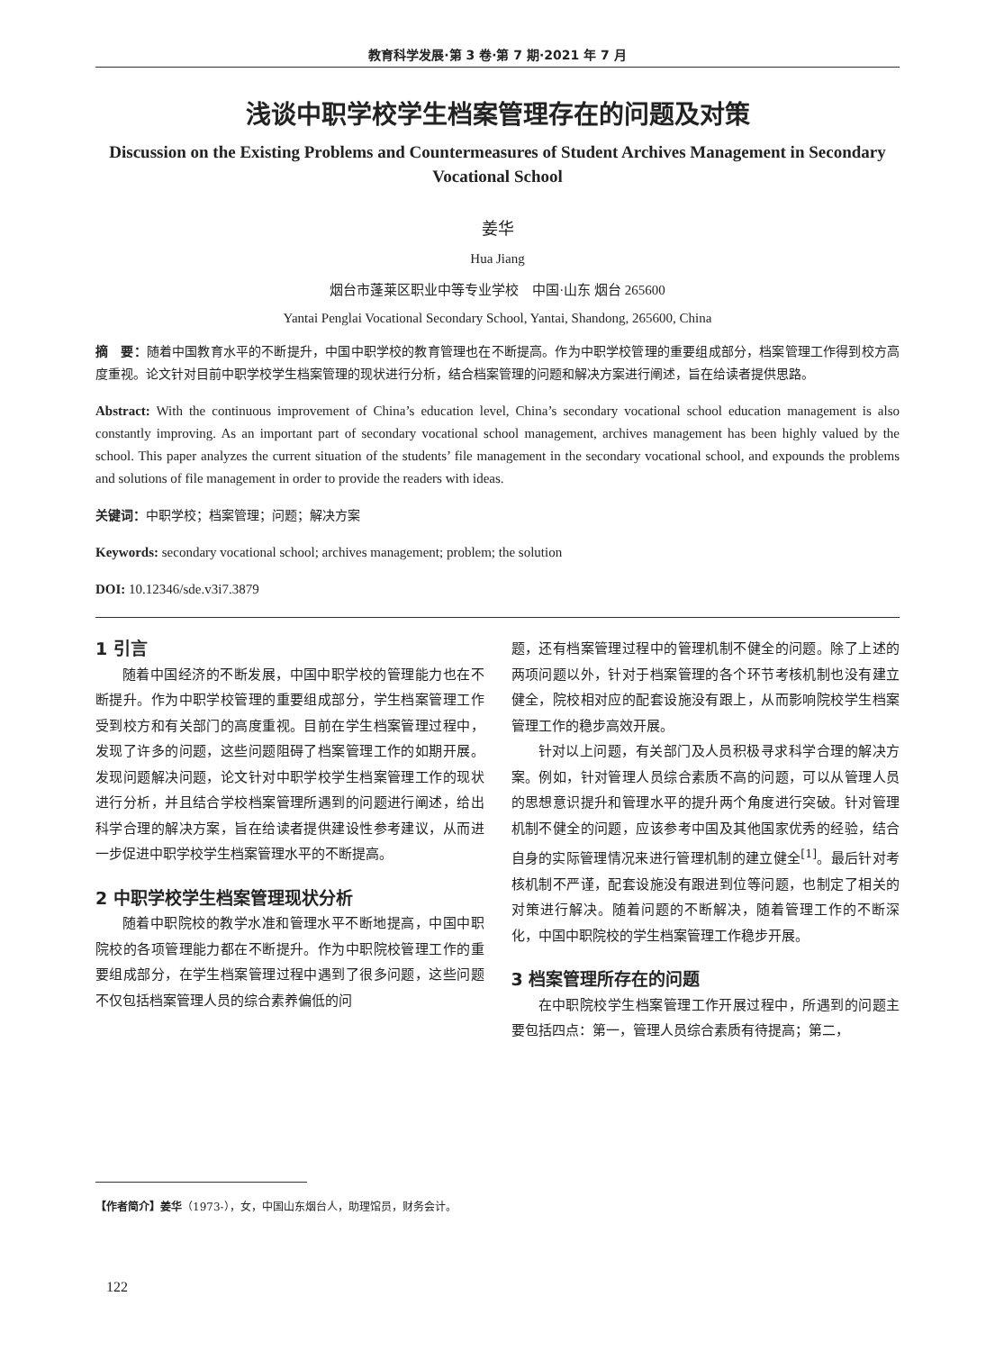教育科学发展·第 3 卷·第 7 期·2021 年 7 月
浅谈中职学校学生档案管理存在的问题及对策
Discussion on the Existing Problems and Countermeasures of Student Archives Management in Secondary Vocational School
姜华
Hua Jiang
烟台市蓬莱区职业中等专业学校　中国·山东 烟台 265600
Yantai Penglai Vocational Secondary School, Yantai, Shandong, 265600, China
摘　要：随着中国教育水平的不断提升，中国中职学校的教育管理也在不断提高。作为中职学校管理的重要组成部分，档案管理工作得到校方高度重视。论文针对目前中职学校学生档案管理的现状进行分析，结合档案管理的问题和解决方案进行阐述，旨在给读者提供思路。
Abstract: With the continuous improvement of China’s education level, China’s secondary vocational school education management is also constantly improving. As an important part of secondary vocational school management, archives management has been highly valued by the school. This paper analyzes the current situation of the students’ file management in the secondary vocational school, and expounds the problems and solutions of file management in order to provide the readers with ideas.
关键词：中职学校；档案管理；问题；解决方案
Keywords: secondary vocational school; archives management; problem; the solution
DOI: 10.12346/sde.v3i7.3879
1 引言
随着中国经济的不断发展，中国中职学校的管理能力也在不断提升。作为中职学校管理的重要组成部分，学生档案管理工作受到校方和有关部门的高度重视。目前在学生档案管理过程中，发现了许多的问题，这些问题阻碍了档案管理工作的如期开展。发现问题解决问题，论文针对中职学校学生档案管理工作的现状进行分析，并且结合学校档案管理所遇到的问题进行阐述，给出科学合理的解决方案，旨在给读者提供建设性参考建议，从而进一步促进中职学校学生档案管理水平的不断提高。
2 中职学校学生档案管理现状分析
随着中职院校的教学水准和管理水平不断地提高，中国中职院校的各项管理能力都在不断提升。作为中职院校管理工作的重要组成部分，在学生档案管理过程中遇到了很多问题，这些问题不仅包括档案管理人员的综合素养偏低的问
题，还有档案管理过程中的管理机制不健全的问题。除了上述的两项问题以外，针对于档案管理的各个环节考核机制也没有建立健全，院校相对应的配套设施没有跟上，从而影响院校学生档案管理工作的稳步高效开展。
针对以上问题，有关部门及人员积极寻求科学合理的解决方案。例如，针对管理人员综合素质不高的问题，可以从管理人员的思想意识提升和管理水平的提升两个角度进行突破。针对管理机制不健全的问题，应该参考中国及其他国家优秀的经验，结合自身的实际管理情况来进行管理机制的建立健全<sup>[1]</sup>。最后针对考核机制不严谨，配套设施没有跟进到位等问题，也制定了相关的对策进行解决。随着问题的不断解决，随着管理工作的不断深化，中国中职院校的学生档案管理工作稳步开展。
3 档案管理所存在的问题
在中职院校学生档案管理工作开展过程中，所遇到的问题主要包括四点：第一，管理人员综合素质有待提高；第二，
【作者简介】姜华（1973-），女，中国山东烟台人，助理馆员，财务会计。
122